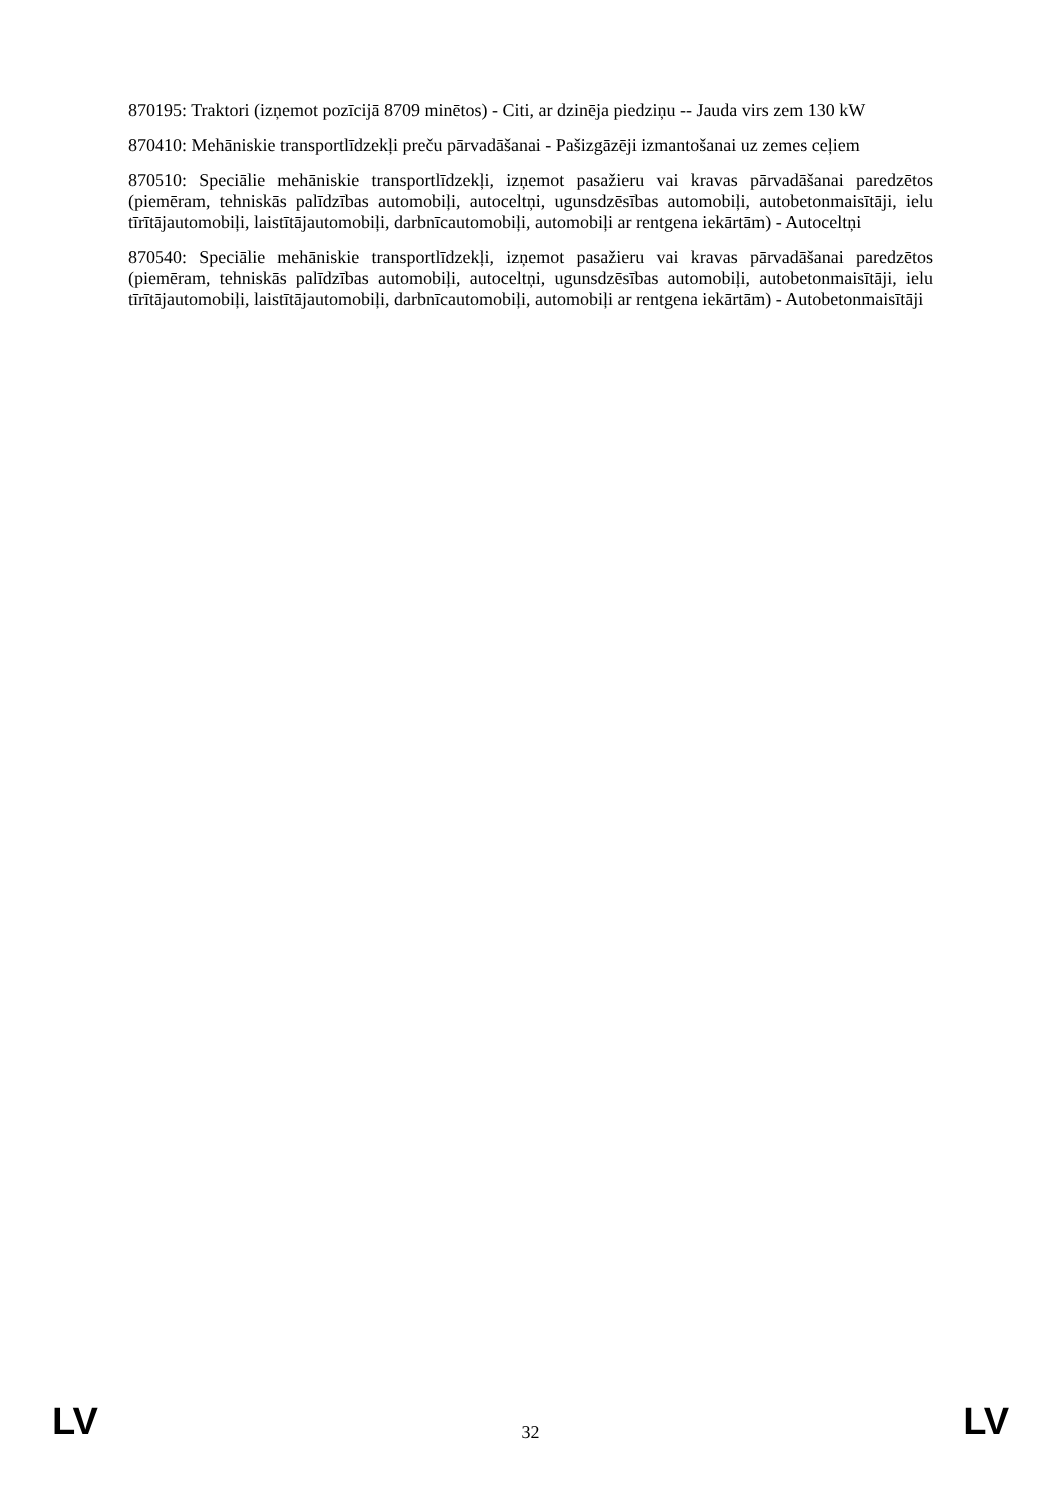870195: Traktori (izņemot pozīcijā 8709 minētos) - Citi, ar dzinēja piedziņu -- Jauda virs zem 130 kW
870410: Mehāniskie transportlīdzekļi preču pārvadāšanai - Pašizgāzēji izmantošanai uz zemes ceļiem
870510: Speciālie mehāniskie transportlīdzekļi, izņemot pasažieru vai kravas pārvadāšanai paredzētos (piemēram, tehniskās palīdzības automobiļi, autoceltņi, ugunsdzēsības automobiļi, autobetonmaisītāji, ielu tīrītājautomobiļi, laistītājautomobiļi, darbnīcautomobiļi, automobiļi ar rentgena iekārtām) - Autoceltņi
870540: Speciālie mehāniskie transportlīdzekļi, izņemot pasažieru vai kravas pārvadāšanai paredzētos (piemēram, tehniskās palīdzības automobiļi, autoceltņi, ugunsdzēsības automobiļi, autobetonmaisītāji, ielu tīrītājautomobiļi, laistītājautomobiļi, darbnīcautomobiļi, automobiļi ar rentgena iekārtām) - Autobetonmaisītāji
LV 32 LV